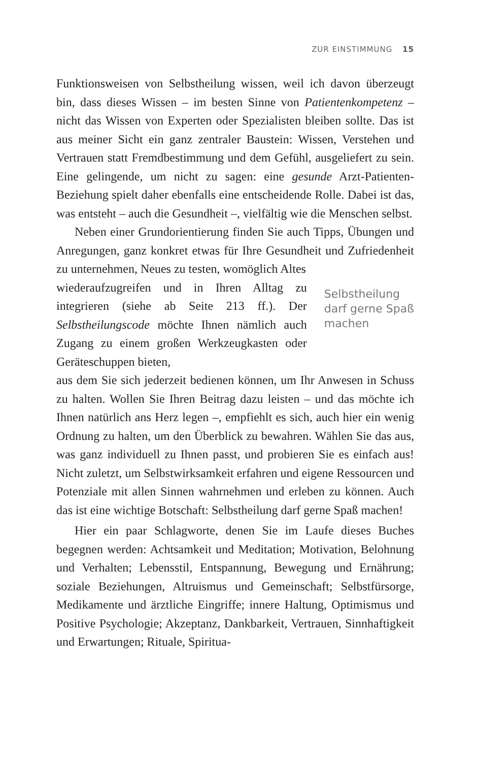ZUR EINSTIMMUNG 15
Funktionsweisen von Selbstheilung wissen, weil ich davon überzeugt bin, dass dieses Wissen – im besten Sinne von Patientenkompetenz – nicht das Wissen von Experten oder Spezialisten bleiben sollte. Das ist aus meiner Sicht ein ganz zentraler Baustein: Wissen, Verstehen und Vertrauen statt Fremdbestimmung und dem Gefühl, ausgeliefert zu sein. Eine gelingende, um nicht zu sagen: eine gesunde Arzt-Patienten-Beziehung spielt daher ebenfalls eine entscheidende Rolle. Dabei ist das, was entsteht – auch die Gesundheit –, vielfältig wie die Menschen selbst.
Neben einer Grundorientierung finden Sie auch Tipps, Übungen und Anregungen, ganz konkret etwas für Ihre Gesundheit und Zufriedenheit zu unternehmen, Neues zu testen, womöglich Altes
wiederaufzugreifen und in Ihren Alltag zu integrieren (siehe ab Seite 213 ff.). Der Selbstheilungscode möchte Ihnen nämlich auch Zugang zu einem großen Werkzeugkasten oder Geräteschuppen bieten,
Selbstheilung
darf gerne Spaß
machen
aus dem Sie sich jederzeit bedienen können, um Ihr Anwesen in Schuss zu halten. Wollen Sie Ihren Beitrag dazu leisten – und das möchte ich Ihnen natürlich ans Herz legen –, empfiehlt es sich, auch hier ein wenig Ordnung zu halten, um den Überblick zu bewahren. Wählen Sie das aus, was ganz individuell zu Ihnen passt, und probieren Sie es einfach aus! Nicht zuletzt, um Selbstwirksamkeit erfahren und eigene Ressourcen und Potenziale mit allen Sinnen wahrnehmen und erleben zu können. Auch das ist eine wichtige Botschaft: Selbstheilung darf gerne Spaß machen!
Hier ein paar Schlagworte, denen Sie im Laufe dieses Buches begegnen werden: Achtsamkeit und Meditation; Motivation, Belohnung und Verhalten; Lebensstil, Entspannung, Bewegung und Ernährung; soziale Beziehungen, Altruismus und Gemeinschaft; Selbstfürsorge, Medikamente und ärztliche Eingriffe; innere Haltung, Optimismus und Positive Psychologie; Akzeptanz, Dankbarkeit, Vertrauen, Sinnhaftigkeit und Erwartungen; Rituale, Spiritua-